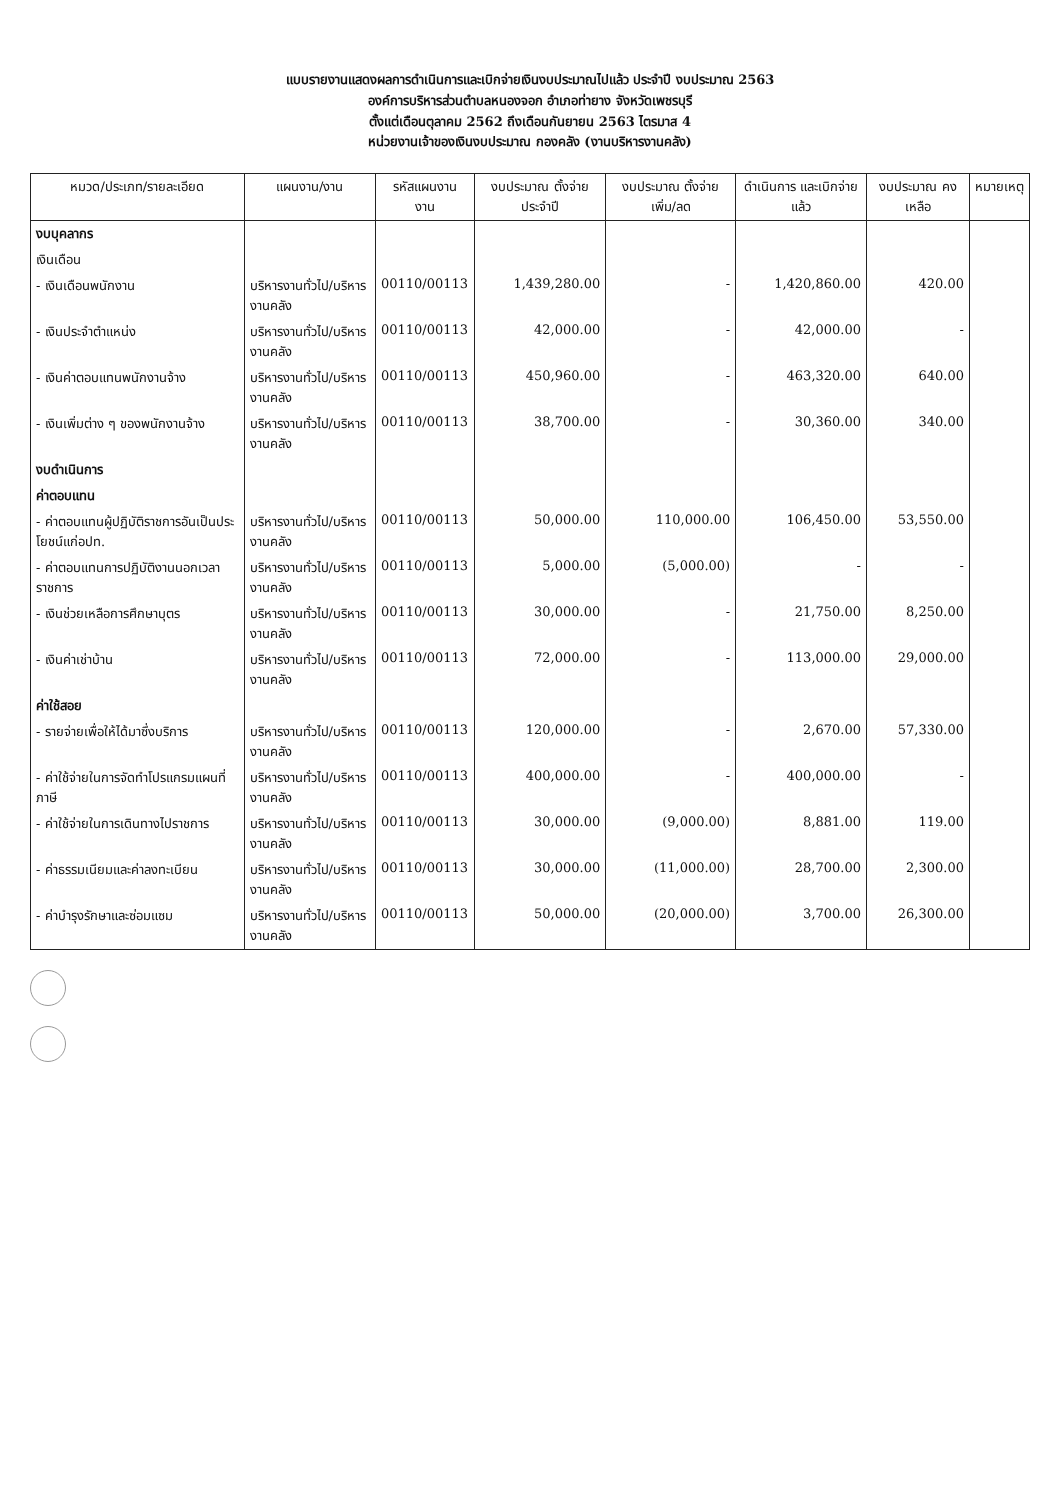แบบรายงานแสดงผลการดำเนินการและเบิกจ่ายเงินงบประมาณไปแล้ว ประจำปี งบประมาณ 2563
องค์การบริหารส่วนตำบลหนองจอก อำเภอท่ายาง จังหวัดเพชรบุรี
ตั้งแต่เดือนตุลาคม 2562 ถึงเดือนกันยายน 2563 ไตรมาส 4
หน่วยงานเจ้าของเงินงบประมาณ กองคลัง (งานบริหารงานคลัง)
| หมวด/ประเภท/รายละเอียด | แผนงาน/งาน | รหัสแผนงาน งาน | งบประมาณ ตั้งจ่ายประจำปี | งบประมาณ ตั้งจ่ายเพิ่ม/ลด | ดำเนินการ และเบิกจ่ายแล้ว | งบประมาณ คงเหลือ | หมายเหตุ |
| --- | --- | --- | --- | --- | --- | --- | --- |
| งบบุคลากร | | | | | | | |
| เงินเดือน | | | | | | | |
| - เงินเดือนพนักงาน | บริหารงานทั่วไป/บริหารงานคลัง | 00110/00113 | 1,439,280.00 | - | 1,420,860.00 | 420.00 | |
| - เงินประจำตำแหน่ง | บริหารงานทั่วไป/บริหารงานคลัง | 00110/00113 | 42,000.00 | - | 42,000.00 | - | |
| - เงินค่าตอบแทนพนักงานจ้าง | บริหารงานทั่วไป/บริหารงานคลัง | 00110/00113 | 450,960.00 | - | 463,320.00 | 640.00 | |
| - เงินเพิ่มต่าง ๆ ของพนักงานจ้าง | บริหารงานทั่วไป/บริหารงานคลัง | 00110/00113 | 38,700.00 | - | 30,360.00 | 340.00 | |
| งบดำเนินการ | | | | | | | |
| ค่าตอบแทน | | | | | | | |
| - ค่าตอบแทนผู้ปฏิบัติราชการอันเป็นประโยชน์แก่อปท. | บริหารงานทั่วไป/บริหารงานคลัง | 00110/00113 | 50,000.00 | 110,000.00 | 106,450.00 | 53,550.00 | |
| - ค่าตอบแทนการปฏิบัติงานนอกเวลาราชการ | บริหารงานทั่วไป/บริหารงานคลัง | 00110/00113 | 5,000.00 | (5,000.00) | - | - | |
| - เงินช่วยเหลือการศึกษาบุตร | บริหารงานทั่วไป/บริหารงานคลัง | 00110/00113 | 30,000.00 | - | 21,750.00 | 8,250.00 | |
| - เงินค่าเช่าบ้าน | บริหารงานทั่วไป/บริหารงานคลัง | 00110/00113 | 72,000.00 | - | 113,000.00 | 29,000.00 | |
| ค่าใช้สอย | | | | | | | |
| - รายจ่ายเพื่อให้ได้มาซึ่งบริการ | บริหารงานทั่วไป/บริหารงานคลัง | 00110/00113 | 120,000.00 | - | 2,670.00 | 57,330.00 | |
| - ค่าใช้จ่ายในการจัดทำโปรแกรมแผนที่ภาษี | บริหารงานทั่วไป/บริหารงานคลัง | 00110/00113 | 400,000.00 | - | 400,000.00 | - | |
| - ค่าใช้จ่ายในการเดินทางไปราชการ | บริหารงานทั่วไป/บริหารงานคลัง | 00110/00113 | 30,000.00 | (9,000.00) | 8,881.00 | 119.00 | |
| - ค่าธรรมเนียมและค่าลงทะเบียน | บริหารงานทั่วไป/บริหารงานคลัง | 00110/00113 | 30,000.00 | (11,000.00) | 28,700.00 | 2,300.00 | |
| - ค่าบำรุงรักษาและซ่อมแซม | บริหารงานทั่วไป/บริหารงานคลัง | 00110/00113 | 50,000.00 | (20,000.00) | 3,700.00 | 26,300.00 | |